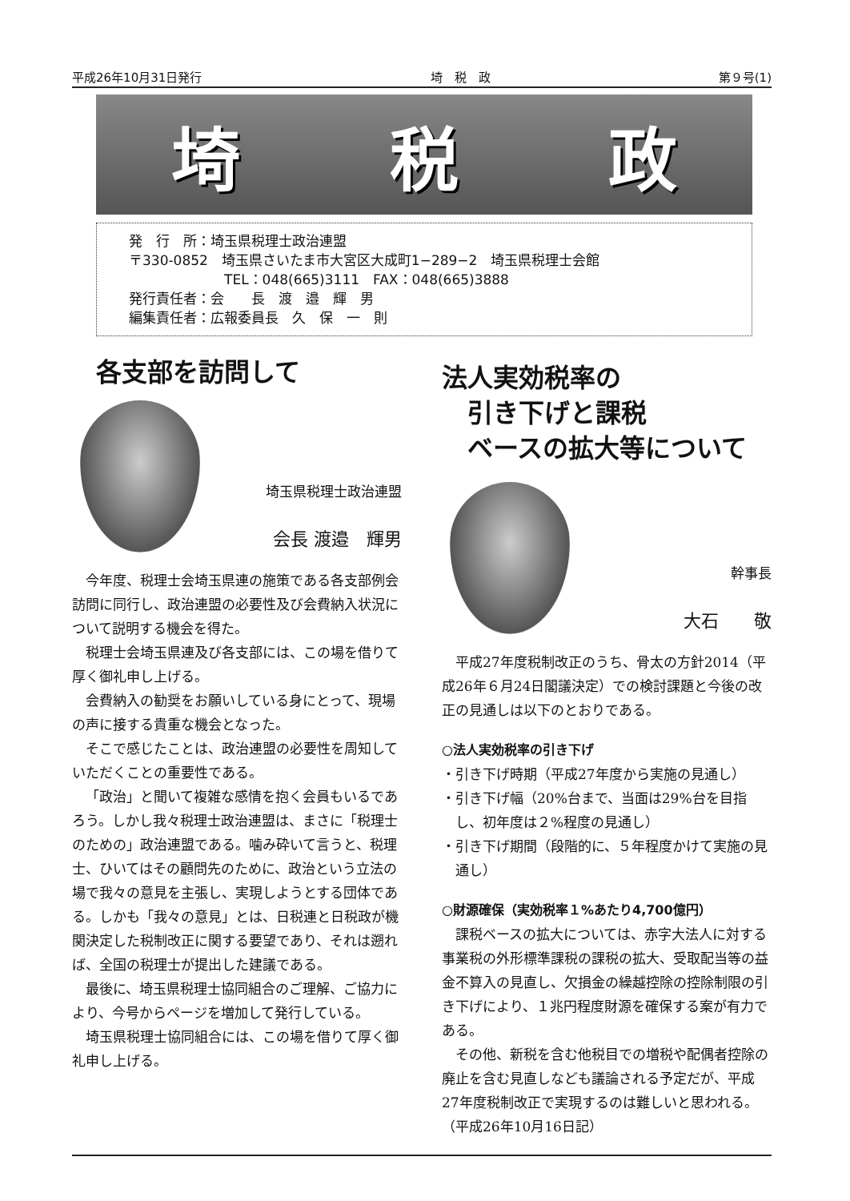平成26年10月31日発行 埼　税　政 第９号(1)
埼 税 政
発　行　所：埼玉県税理士政治連盟
〒330-0852　埼玉県さいたま市大宮区大成町1−289−2　埼玉県税理士会館
　　　　　　　TEL：048(665)3111　FAX：048(665)3888
発行責任者：会　　長　渡　邉　輝　男
編集責任者：広報委員長　久　保　一　則
各支部を訪問して
埼玉県税理士政治連盟
会長 渡邉　輝男
今年度、税理士会埼玉県連の施策である各支部例会訪問に同行し、政治連盟の必要性及び会費納入状況について説明する機会を得た。
税理士会埼玉県連及び各支部には、この場を借りて厚く御礼申し上げる。
会費納入の勧奨をお願いしている身にとって、現場の声に接する貴重な機会となった。
そこで感じたことは、政治連盟の必要性を周知していただくことの重要性である。
「政治」と聞いて複雑な感情を抱く会員もいるであろう。しかし我々税理士政治連盟は、まさに「税理士のための」政治連盟である。噛み砕いて言うと、税理士、ひいてはその顧問先のために、政治という立法の場で我々の意見を主張し、実現しようとする団体である。しかも「我々の意見」とは、日税連と日税政が機関決定した税制改正に関する要望であり、それは遡れば、全国の税理士が提出した建議である。
最後に、埼玉県税理士協同組合のご理解、ご協力により、今号からページを増加して発行している。
埼玉県税理士協同組合には、この場を借りて厚く御礼申し上げる。
法人実効税率の
　引き下げと課税
　ベースの拡大等について
幹事長
大石　　敬
平成27年度税制改正のうち、骨太の方針2014（平成26年６月24日閣議決定）での検討課題と今後の改正の見通しは以下のとおりである。
○法人実効税率の引き下げ
・引き下げ時期（平成27年度から実施の見通し）
・引き下げ幅（20%台まで、当面は29%台を目指し、初年度は２%程度の見通し）
・引き下げ期間（段階的に、５年程度かけて実施の見通し）
○財源確保（実効税率１%あたり4,700億円）
課税ベースの拡大については、赤字大法人に対する事業税の外形標準課税の課税の拡大、受取配当等の益金不算入の見直し、欠損金の繰越控除の控除制限の引き下げにより、１兆円程度財源を確保する案が有力である。
その他、新税を含む他税目での増税や配偶者控除の廃止を含む見直しなども議論される予定だが、平成27年度税制改正で実現するのは難しいと思われる。　　（平成26年10月16日記）